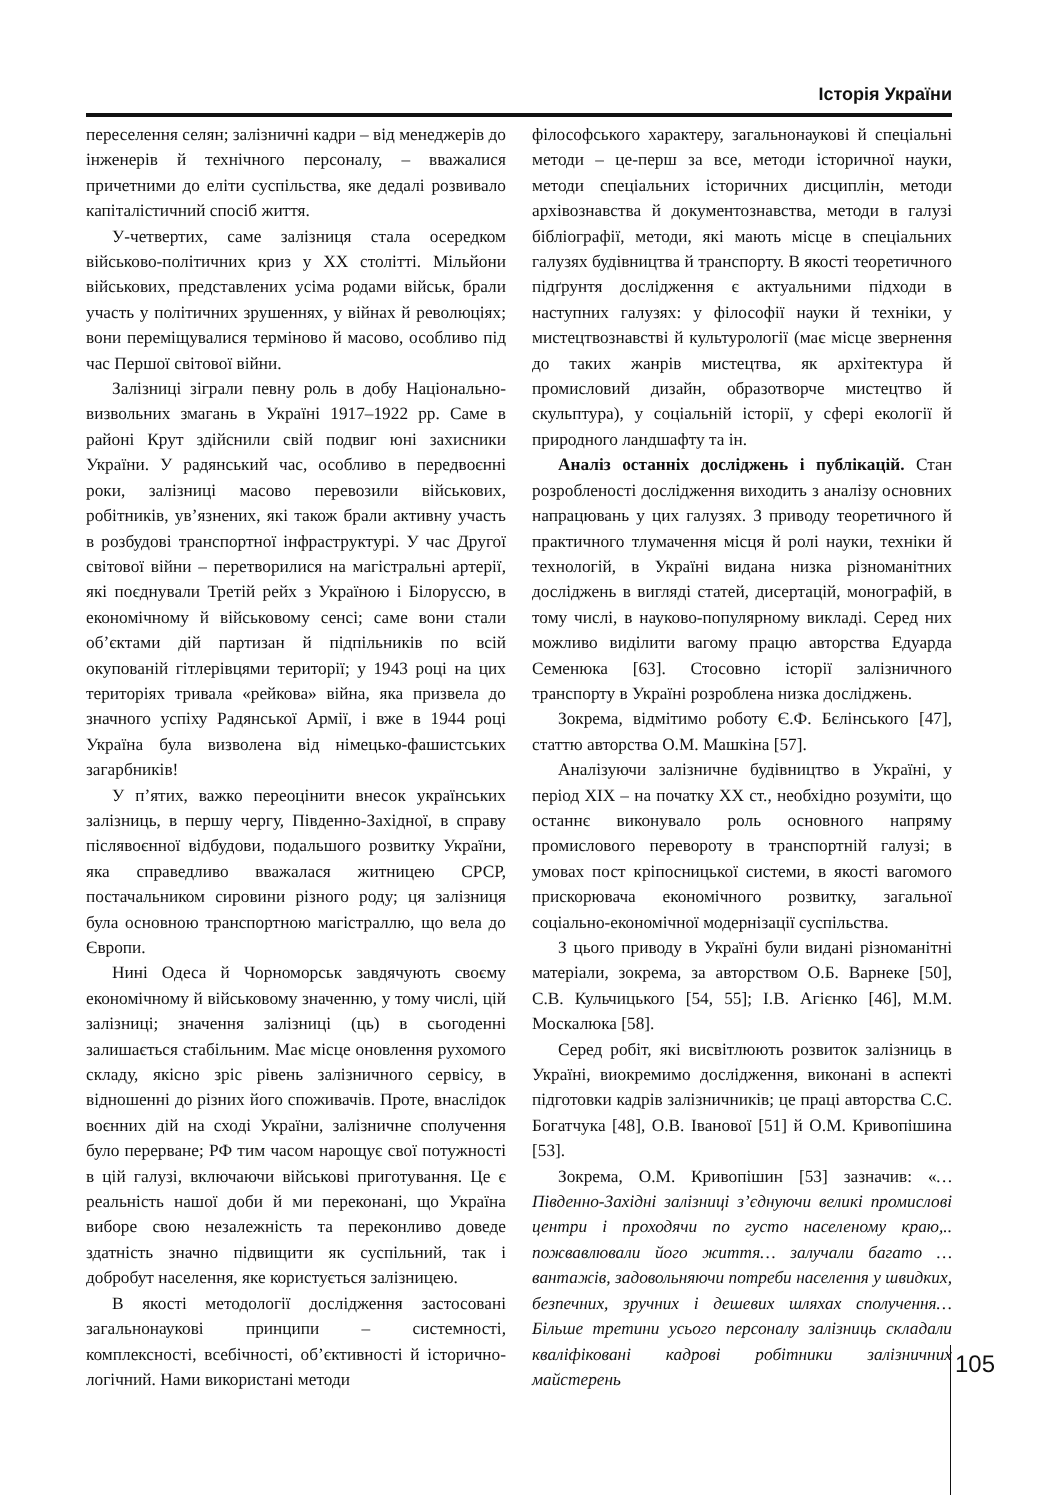Історія України
переселення селян; залізничні кадри – від менеджерів до інженерів й технічного персоналу, – вважалися причетними до еліти суспільства, яке дедалі розвивало капіталістичний спосіб життя.
У-четвертих, саме залізниця стала осередком військово-політичних криз у ХХ столітті. Мільйони військових, представлених усіма родами військ, брали участь у політичних зрушеннях, у війнах й революціях; вони переміщувалися терміново й масово, особливо під час Першої світової війни.
Залізниці зіграли певну роль в добу Національно-визвольних змагань в Україні 1917–1922 рр. Саме в районі Крут здійснили свій подвиг юні захисники України. У радянський час, особливо в передвоєнні роки, залізниці масово перевозили військових, робітників, ув’язнених, які також брали активну участь в розбудові транспортної інфраструктурі. У час Другої світової війни – перетворилися на магістральні артерії, які поєднували Третій рейх з Україною і Білоруссю, в економічному й військовому сенсі; саме вони стали об’єктами дій партизан й підпільників по всій окупованій гітлерівцями території; у 1943 році на цих територіях тривала «рейкова» війна, яка призвела до значного успіху Радянської Армії, і вже в 1944 році Україна була визволена від німецько-фашистських загарбників!
У п’ятих, важко переоцінити внесок українських залізниць, в першу чергу, Південно-Західної, в справу післявоєнної відбудови, подальшого розвитку України, яка справедливо вважалася житницею СРСР, постачальником сировини різного роду; ця залізниця була основною транспортною магістраллю, що вела до Європи.
Нині Одеса й Чорноморськ завдячують своєму економічному й військовому значенню, у тому числі, цій залізниці; значення залізниці (ць) в сьогоденні залишається стабільним. Має місце оновлення рухомого складу, якісно зріс рівень залізничного сервісу, в відношенні до різних його споживачів. Проте, внаслідок воєнних дій на сході України, залізничне сполучення було перерване; РФ тим часом нарощує свої потужності в цій галузі, включаючи військові приготування. Це є реальність нашої доби й ми переконані, що Україна виборе свою незалежність та переконливо доведе здатність значно підвищити як суспільний, так і добробут населення, яке користується залізницею.
В якості методології дослідження застосовані загальнонаукові принципи – системності, комплексності, всебічності, об’єктивності й історично-логічний. Нами використані методи
філософського характеру, загальнонаукові й спеціальні методи – це-перш за все, методи історичної науки, методи спеціальних історичних дисциплін, методи архівознавства й документознавства, методи в галузі бібліографії, методи, які мають місце в спеціальних галузях будівництва й транспорту. В якості теоретичного підґрунтя дослідження є актуальними підходи в наступних галузях: у філософії науки й техніки, у мистецтвознавстві й культурології (має місце звернення до таких жанрів мистецтва, як архітектура й промисловий дизайн, образотворче мистецтво й скульптура), у соціальній історії, у сфері екології й природного ландшафту та ін.
Аналіз останніх досліджень і публікацій. Стан розробленості дослідження виходить з аналізу основних напрацювань у цих галузях. З приводу теоретичного й практичного тлумачення місця й ролі науки, техніки й технологій, в Україні видана низка різноманітних досліджень в вигляді статей, дисертацій, монографій, в тому числі, в науково-популярному викладі. Серед них можливо виділити вагому працю авторства Едуарда Семенюка [63]. Стосовно історії залізничного транспорту в Україні розроблена низка досліджень.
Зокрема, відмітимо роботу Є.Ф. Бєлінського [47], статтю авторства О.М. Машкіна [57].
Аналізуючи залізничне будівництво в Україні, у період ХІХ – на початку ХХ ст., необхідно розуміти, що останнє виконувало роль основного напряму промислового перевороту в транспортній галузі; в умовах пост кріпосницької системи, в якості вагомого прискорювача економічного розвитку, загальної соціально-економічної модернізації суспільства.
З цього приводу в Україні були видані різноманітні матеріали, зокрема, за авторством О.Б. Варнеке [50], С.В. Кульчицького [54, 55]; І.В. Агієнко [46], М.М. Москалюка [58].
Серед робіт, які висвітлюють розвиток залізниць в Україні, виокремимо дослідження, виконані в аспекті підготовки кадрів залізничників; це праці авторства С.С. Богатчука [48], О.В. Іванової [51] й О.М. Кривопішина [53].
Зокрема, О.М. Кривопішин [53] зазначив: «…Південно-Західні залізниці з’єднуючи великі промислові центри і проходячи по густо населеному краю,.. пожвавлювали його життя… залучали багато …вантажів, задовольняючи потреби населення у швидких, безпечних, зручних і дешевих шляхах сполучення… Більше третини усього персоналу залізниць складали кваліфіковані кадрові робітники залізничних майстерень
105